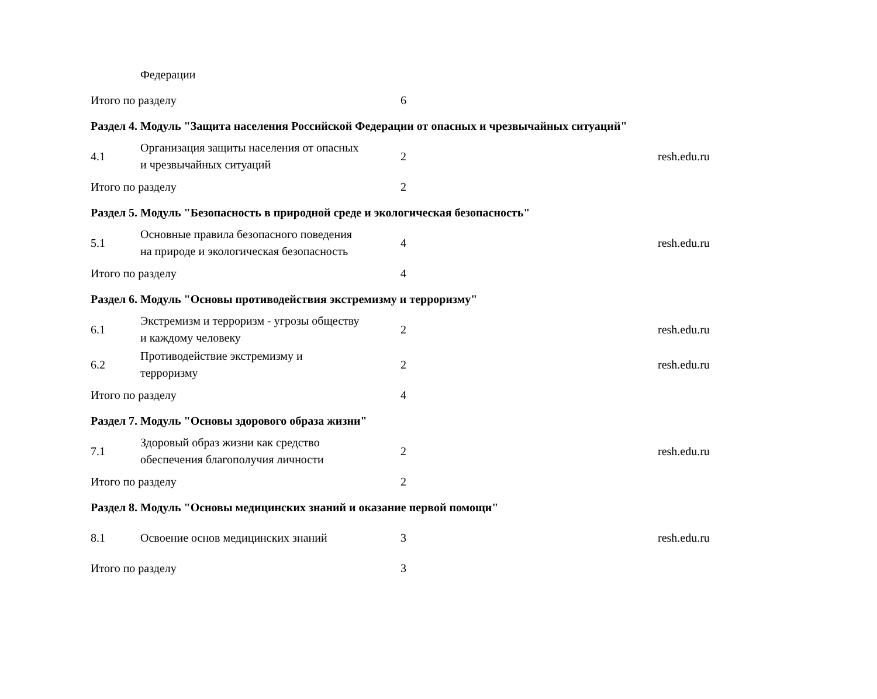| | Федерации | | |
| Итого по разделу | | 6 | |
| Раздел 4. Модуль "Защита населения Российской Федерации от опасных и чрезвычайных ситуаций" | | | |
| 4.1 | Организация защиты населения от опасных и чрезвычайных ситуаций | 2 | resh.edu.ru |
| Итого по разделу | | 2 | |
| Раздел 5. Модуль "Безопасность в природной среде и экологическая безопасность" | | | |
| 5.1 | Основные правила безопасного поведения на природе и экологическая безопасность | 4 | resh.edu.ru |
| Итого по разделу | | 4 | |
| Раздел 6. Модуль "Основы противодействия экстремизму и терроризму" | | | |
| 6.1 | Экстремизм и терроризм - угрозы обществу и каждому человеку | 2 | resh.edu.ru |
| 6.2 | Противодействие экстремизму и терроризму | 2 | resh.edu.ru |
| Итого по разделу | | 4 | |
| Раздел 7. Модуль "Основы здорового образа жизни" | | | |
| 7.1 | Здоровый образ жизни как средство обеспечения благополучия личности | 2 | resh.edu.ru |
| Итого по разделу | | 2 | |
| Раздел 8. Модуль "Основы медицинских знаний и оказание первой помощи" | | | |
| 8.1 | Освоение основ медицинских знаний | 3 | resh.edu.ru |
| Итого по разделу | | 3 | |